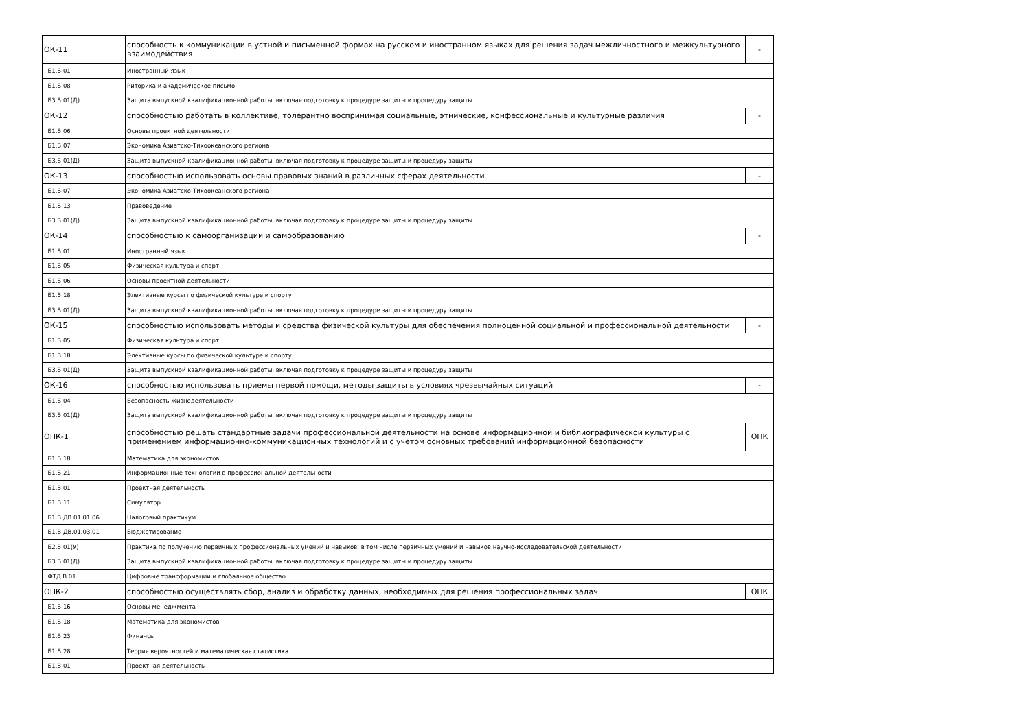| ОК-11 | способность к коммуникации в устной и письменной формах на русском и иностранном языках для решения задач межличностного и межкультурного взаимодействия | - |
| Б1.Б.01 | Иностранный язык | |
| Б1.Б.08 | Риторика и академическое письмо | |
| Б3.Б.01(Д) | Защита выпускной квалификационной работы, включая подготовку к процедуре защиты и процедуру защиты | |
| ОК-12 | способностью работать в коллективе, толерантно воспринимая социальные, этнические, конфессиональные и культурные различия | - |
| Б1.Б.06 | Основы проектной деятельности | |
| Б1.Б.07 | Экономика Азиатско-Тихоокеанского региона | |
| Б3.Б.01(Д) | Защита выпускной квалификационной работы, включая подготовку к процедуре защиты и процедуру защиты | |
| ОК-13 | способностью использовать основы правовых знаний в различных сферах деятельности | - |
| Б1.Б.07 | Экономика Азиатско-Тихоокеанского региона | |
| Б1.Б.13 | Правоведение | |
| Б3.Б.01(Д) | Защита выпускной квалификационной работы, включая подготовку к процедуре защиты и процедуру защиты | |
| ОК-14 | способностью к самоорганизации и самообразованию | - |
| Б1.Б.01 | Иностранный язык | |
| Б1.Б.05 | Физическая культура и спорт | |
| Б1.Б.06 | Основы проектной деятельности | |
| Б1.В.18 | Элективные курсы по физической культуре и спорту | |
| Б3.Б.01(Д) | Защита выпускной квалификационной работы, включая подготовку к процедуре защиты и процедуру защиты | |
| ОК-15 | способностью использовать методы и средства физической культуры для обеспечения полноценной социальной и профессиональной деятельности | - |
| Б1.Б.05 | Физическая культура и спорт | |
| Б1.В.18 | Элективные курсы по физической культуре и спорту | |
| Б3.Б.01(Д) | Защита выпускной квалификационной работы, включая подготовку к процедуре защиты и процедуру защиты | |
| ОК-16 | способностью использовать приемы первой помощи, методы защиты в условиях чрезвычайных ситуаций | - |
| Б1.Б.04 | Безопасность жизнедеятельности | |
| Б3.Б.01(Д) | Защита выпускной квалификационной работы, включая подготовку к процедуре защиты и процедуру защиты | |
| ОПК-1 | способностью решать стандартные задачи профессиональной деятельности на основе информационной и библиографической культуры с применением информационно-коммуникационных технологий и с учетом основных требований информационной безопасности | ОПК |
| Б1.Б.18 | Математика для экономистов | |
| Б1.Б.21 | Информационные технологии в профессиональной деятельности | |
| Б1.В.01 | Проектная деятельность | |
| Б1.В.11 | Симулятор | |
| Б1.В.ДВ.01.01.06 | Налоговый практикум | |
| Б1.В.ДВ.01.03.01 | Бюджетирование | |
| Б2.В.01(У) | Практика по получению первичных профессиональных умений и навыков, в том числе первичных умений и навыков научно-исследовательской деятельности | |
| Б3.Б.01(Д) | Защита выпускной квалификационной работы, включая подготовку к процедуре защиты и процедуру защиты | |
| ФТД.В.01 | Цифровые трансформации и глобальное общество | |
| ОПК-2 | способностью осуществлять сбор, анализ и обработку данных, необходимых для решения профессиональных задач | ОПК |
| Б1.Б.16 | Основы менеджмента | |
| Б1.Б.18 | Математика для экономистов | |
| Б1.Б.23 | Финансы | |
| Б1.Б.28 | Теория вероятностей и математическая статистика | |
| Б1.В.01 | Проектная деятельность | |